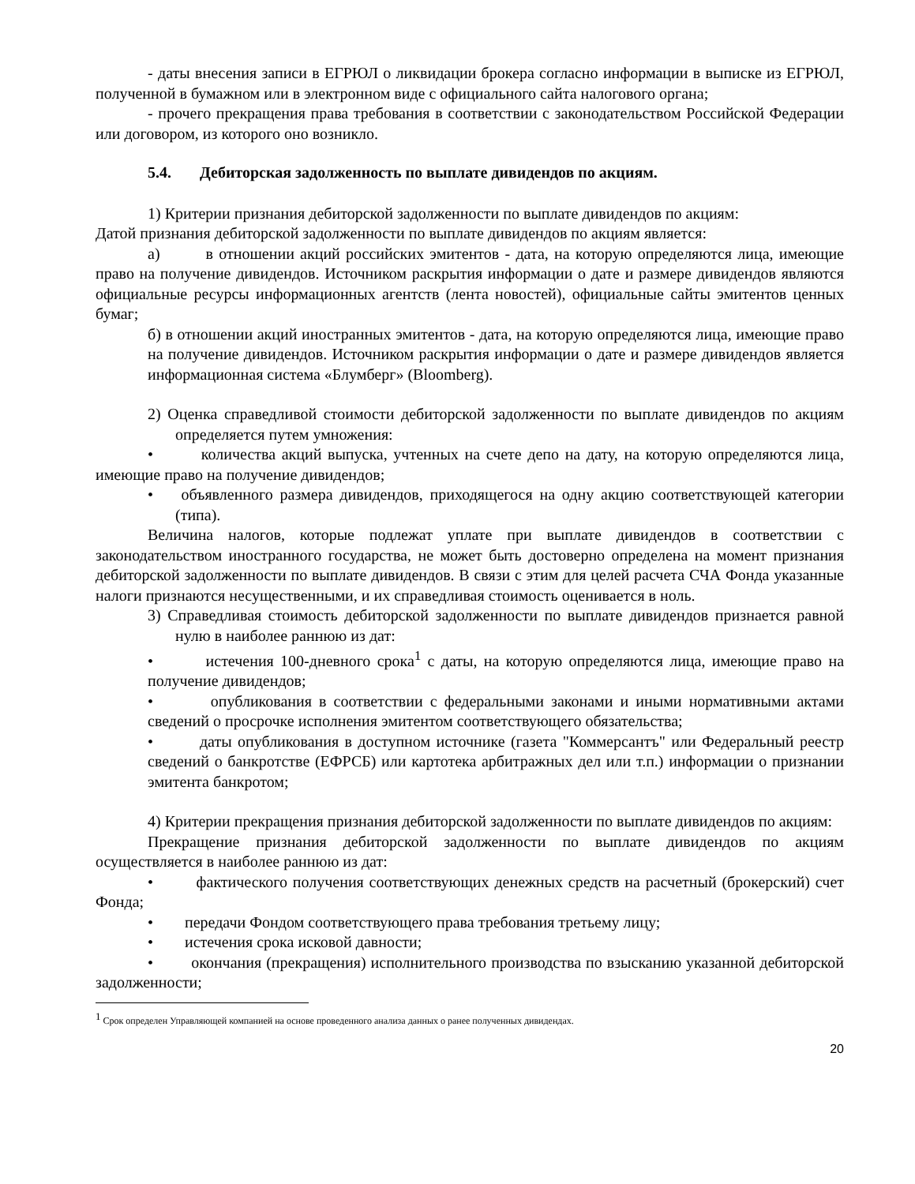- даты внесения записи в ЕГРЮЛ о ликвидации брокера согласно информации в выписке из ЕГРЮЛ, полученной в бумажном или в электронном виде с официального сайта налогового органа;
- прочего прекращения права требования в соответствии с законодательством Российской Федерации или договором, из которого оно возникло.
5.4. Дебиторская задолженность по выплате дивидендов по акциям.
1) Критерии признания дебиторской задолженности по выплате дивидендов по акциям:
Датой признания дебиторской задолженности по выплате дивидендов по акциям является:
а) в отношении акций российских эмитентов - дата, на которую определяются лица, имеющие право на получение дивидендов. Источником раскрытия информации о дате и размере дивидендов являются официальные ресурсы информационных агентств (лента новостей), официальные сайты эмитентов ценных бумаг;
б) в отношении акций иностранных эмитентов - дата, на которую определяются лица, имеющие право на получение дивидендов. Источником раскрытия информации о дате и размере дивидендов является информационная система «Блумберг» (Bloomberg).
2) Оценка справедливой стоимости дебиторской задолженности по выплате дивидендов по акциям определяется путем умножения:
• количества акций выпуска, учтенных на счете депо на дату, на которую определяются лица, имеющие право на получение дивидендов;
• объявленного размера дивидендов, приходящегося на одну акцию соответствующей категории (типа).
Величина налогов, которые подлежат уплате при выплате дивидендов в соответствии с законодательством иностранного государства, не может быть достоверно определена на момент признания дебиторской задолженности по выплате дивидендов. В связи с этим для целей расчета СЧА Фонда указанные налоги признаются несущественными, и их справедливая стоимость оценивается в ноль.
3) Справедливая стоимость дебиторской задолженности по выплате дивидендов признается равной нулю в наиболее раннюю из дат:
• истечения 100-дневного срока<sup>1</sup> с даты, на которую определяются лица, имеющие право на получение дивидендов;
• опубликования в соответствии с федеральными законами и иными нормативными актами сведений о просрочке исполнения эмитентом соответствующего обязательства;
• даты опубликования в доступном источнике (газета "Коммерсантъ" или Федеральный реестр сведений о банкротстве (ЕФРСБ) или картотека арбитражных дел или т.п.) информации о признании эмитента банкротом;
4) Критерии прекращения признания дебиторской задолженности по выплате дивидендов по акциям:
Прекращение признания дебиторской задолженности по выплате дивидендов по акциям осуществляется в наиболее раннюю из дат:
• фактического получения соответствующих денежных средств на расчетный (брокерский) счет Фонда;
• передачи Фондом соответствующего права требования третьему лицу;
• истечения срока исковой давности;
• окончания (прекращения) исполнительного производства по взысканию указанной дебиторской задолженности;
<sup>1</sup> Срок определен Управляющей компанией на основе проведенного анализа данных о ранее полученных дивидендах.
20